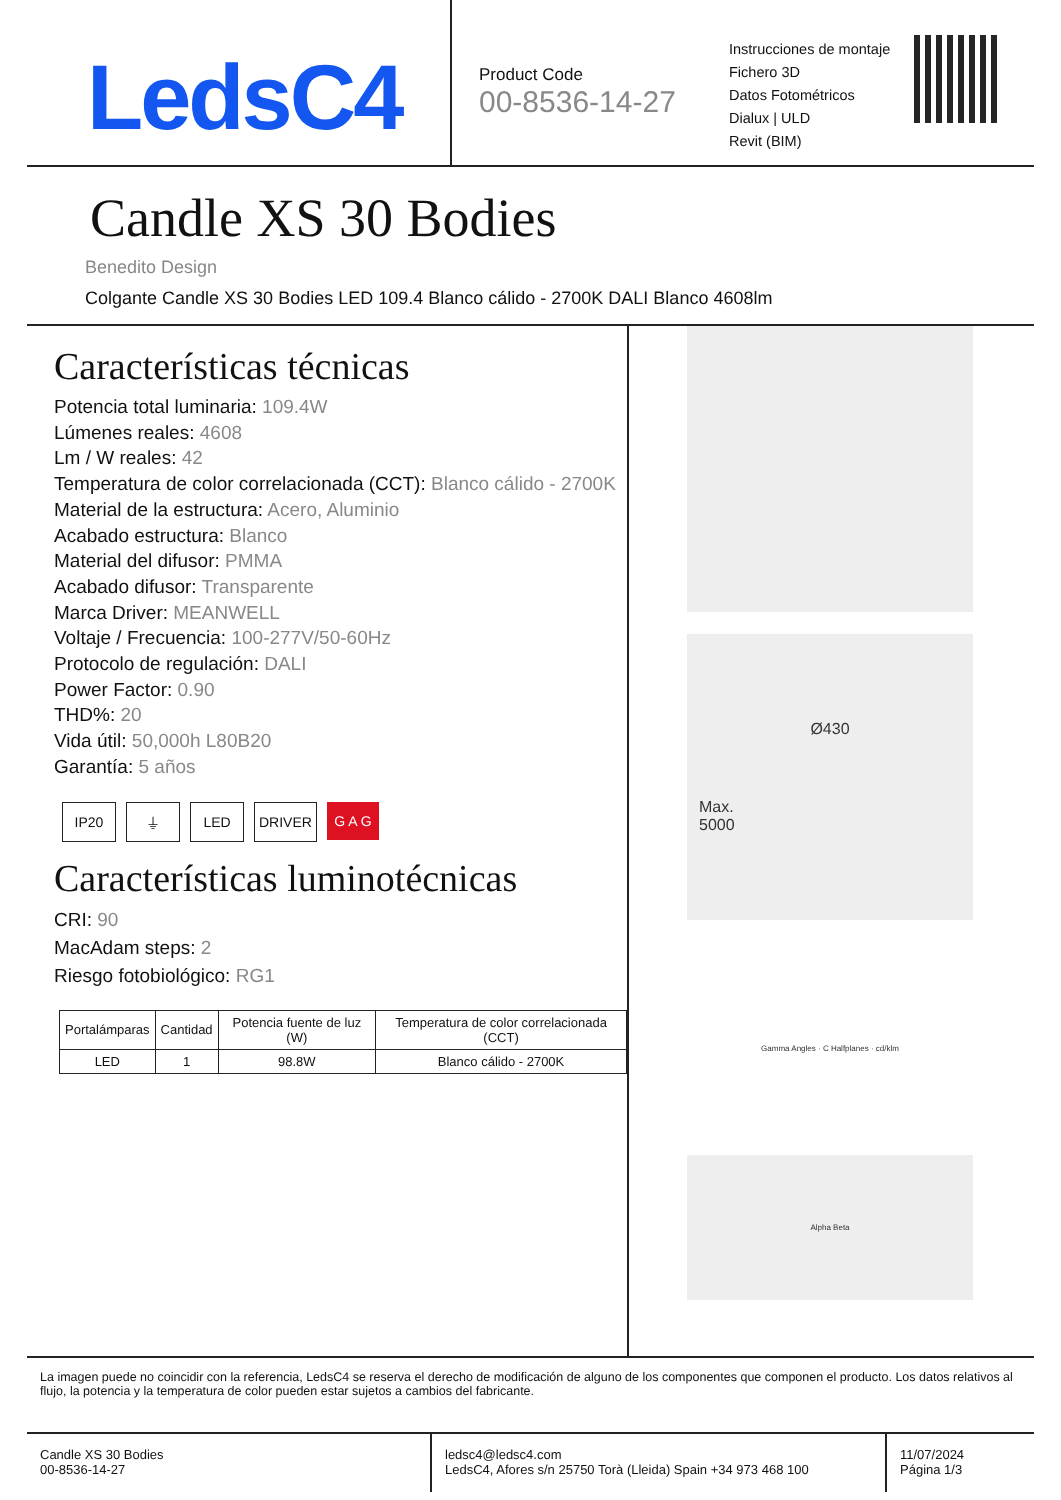LedsC4
Product Code
00-8536-14-27
Instrucciones de montaje
Fichero 3D
Datos Fotométricos
Dialux | ULD
Revit (BIM)
Candle XS 30 Bodies
Benedito Design
Colgante Candle XS 30 Bodies LED 109.4 Blanco cálido - 2700K DALI Blanco 4608lm
Características técnicas
Potencia total luminaria: 109.4W
Lúmenes reales: 4608
Lm / W reales: 42
Temperatura de color correlacionada (CCT): Blanco cálido - 2700K
Material de la estructura: Acero, Aluminio
Acabado estructura: Blanco
Material del difusor: PMMA
Acabado difusor: Transparente
Marca Driver: MEANWELL
Voltaje / Frecuencia: 100-277V/50-60Hz
Protocolo de regulación: DALI
Power Factor: 0.90
THD%: 20
Vida útil: 50,000h L80B20
Garantía: 5 años
IP20 ⏚ LED DRIVER G A G
Características luminotécnicas
CRI: 90
MacAdam steps: 2
Riesgo fotobiológico: RG1
| Portalámparas | Cantidad | Potencia fuente de luz (W) | Temperatura de color correlacionada (CCT) |
| --- | --- | --- | --- |
| LED | 1 | 98.8W | Blanco cálido - 2700K |
Ø430
Max.
5000
Gamma Angles · C Halfplanes · cd/klm
Alpha Beta
La imagen puede no coincidir con la referencia, LedsC4 se reserva el derecho de modificación de alguno de los componentes que componen el producto. Los datos relativos al flujo, la potencia y la temperatura de color pueden estar sujetos a cambios del fabricante.
Candle XS 30 Bodies
00-8536-14-27
ledsc4@ledsc4.com
LedsC4, Afores s/n 25750 Torà (Lleida) Spain +34 973 468 100
11/07/2024
Página 1/3